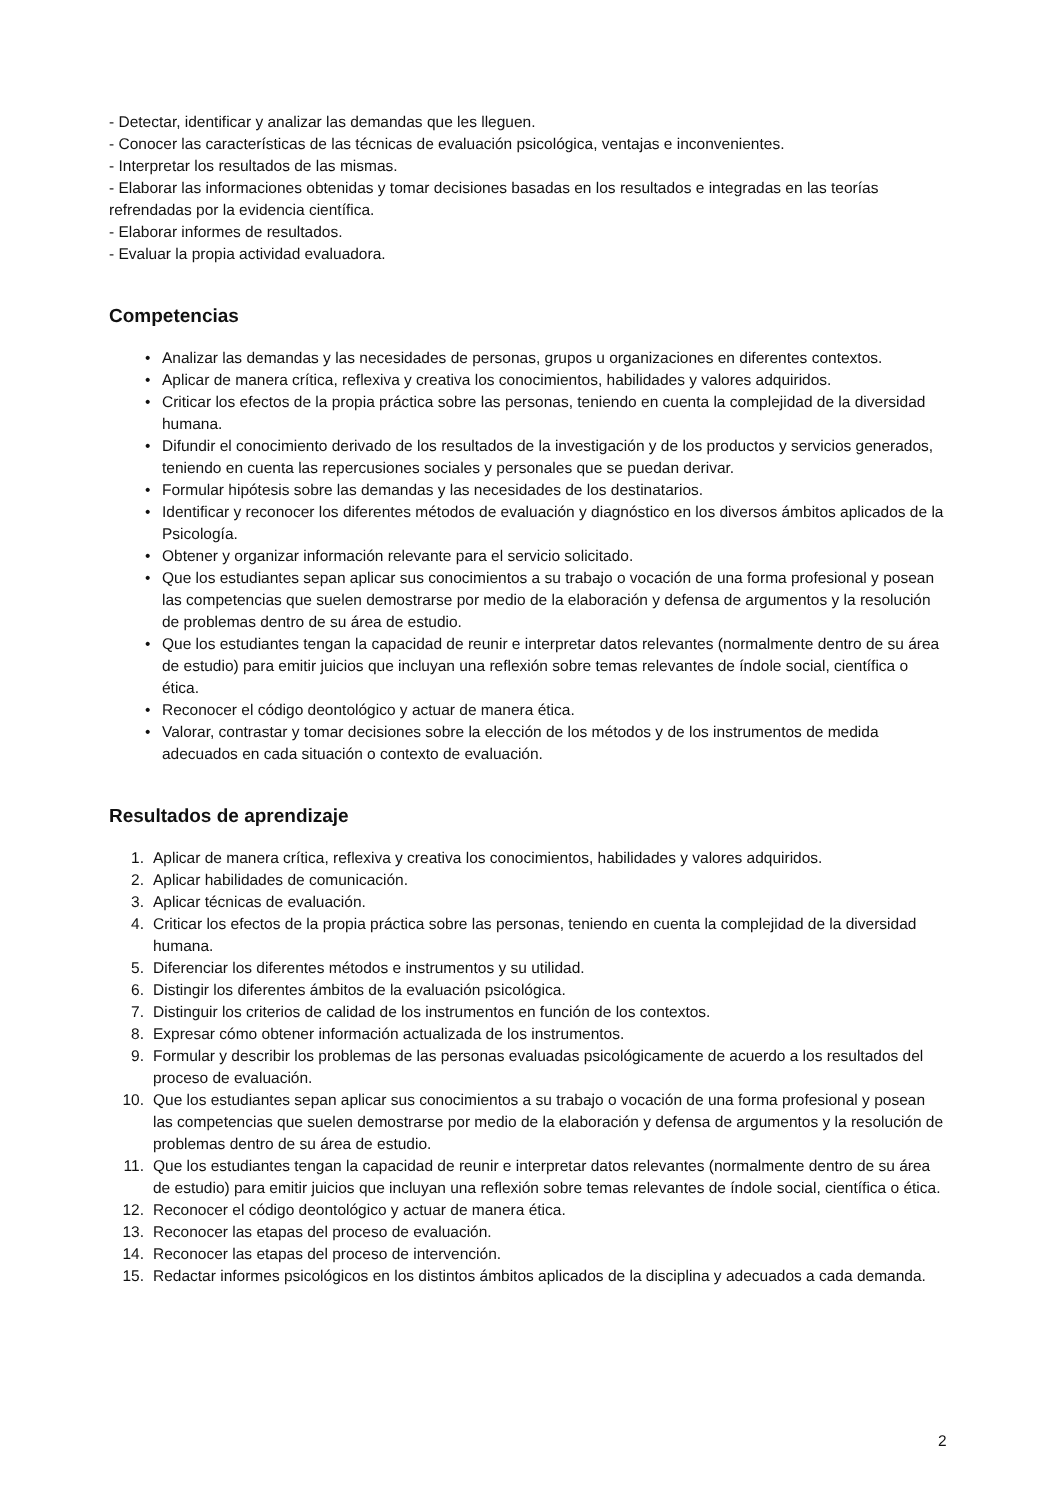- Detectar, identificar y analizar las demandas que les lleguen.
- Conocer las características de las técnicas de evaluación psicológica, ventajas e inconvenientes.
- Interpretar los resultados de las mismas.
- Elaborar las informaciones obtenidas y tomar decisiones basadas en los resultados e integradas en las teorías refrendadas por la evidencia científica.
- Elaborar informes de resultados.
- Evaluar la propia actividad evaluadora.
Competencias
• Analizar las demandas y las necesidades de personas, grupos u organizaciones en diferentes contextos.
• Aplicar de manera crítica, reflexiva y creativa los conocimientos, habilidades y valores adquiridos.
• Criticar los efectos de la propia práctica sobre las personas, teniendo en cuenta la complejidad de la diversidad humana.
• Difundir el conocimiento derivado de los resultados de la investigación y de los productos y servicios generados, teniendo en cuenta las repercusiones sociales y personales que se puedan derivar.
• Formular hipótesis sobre las demandas y las necesidades de los destinatarios.
• Identificar y reconocer los diferentes métodos de evaluación y diagnóstico en los diversos ámbitos aplicados de la Psicología.
• Obtener y organizar información relevante para el servicio solicitado.
• Que los estudiantes sepan aplicar sus conocimientos a su trabajo o vocación de una forma profesional y posean las competencias que suelen demostrarse por medio de la elaboración y defensa de argumentos y la resolución de problemas dentro de su área de estudio.
• Que los estudiantes tengan la capacidad de reunir e interpretar datos relevantes (normalmente dentro de su área de estudio) para emitir juicios que incluyan una reflexión sobre temas relevantes de índole social, científica o ética.
• Reconocer el código deontológico y actuar de manera ética.
• Valorar, contrastar y tomar decisiones sobre la elección de los métodos y de los instrumentos de medida adecuados en cada situación o contexto de evaluación.
Resultados de aprendizaje
1. Aplicar de manera crítica, reflexiva y creativa los conocimientos, habilidades y valores adquiridos.
2. Aplicar habilidades de comunicación.
3. Aplicar técnicas de evaluación.
4. Criticar los efectos de la propia práctica sobre las personas, teniendo en cuenta la complejidad de la diversidad humana.
5. Diferenciar los diferentes métodos e instrumentos y su utilidad.
6. Distingir los diferentes ámbitos de la evaluación psicológica.
7. Distinguir los criterios de calidad de los instrumentos en función de los contextos.
8. Expresar cómo obtener información actualizada de los instrumentos.
9. Formular y describir los problemas de las personas evaluadas psicológicamente de acuerdo a los resultados del proceso de evaluación.
10. Que los estudiantes sepan aplicar sus conocimientos a su trabajo o vocación de una forma profesional y posean las competencias que suelen demostrarse por medio de la elaboración y defensa de argumentos y la resolución de problemas dentro de su área de estudio.
11. Que los estudiantes tengan la capacidad de reunir e interpretar datos relevantes (normalmente dentro de su área de estudio) para emitir juicios que incluyan una reflexión sobre temas relevantes de índole social, científica o ética.
12. Reconocer el código deontológico y actuar de manera ética.
13. Reconocer las etapas del proceso de evaluación.
14. Reconocer las etapas del proceso de intervención.
15. Redactar informes psicológicos en los distintos ámbitos aplicados de la disciplina y adecuados a cada demanda.
2